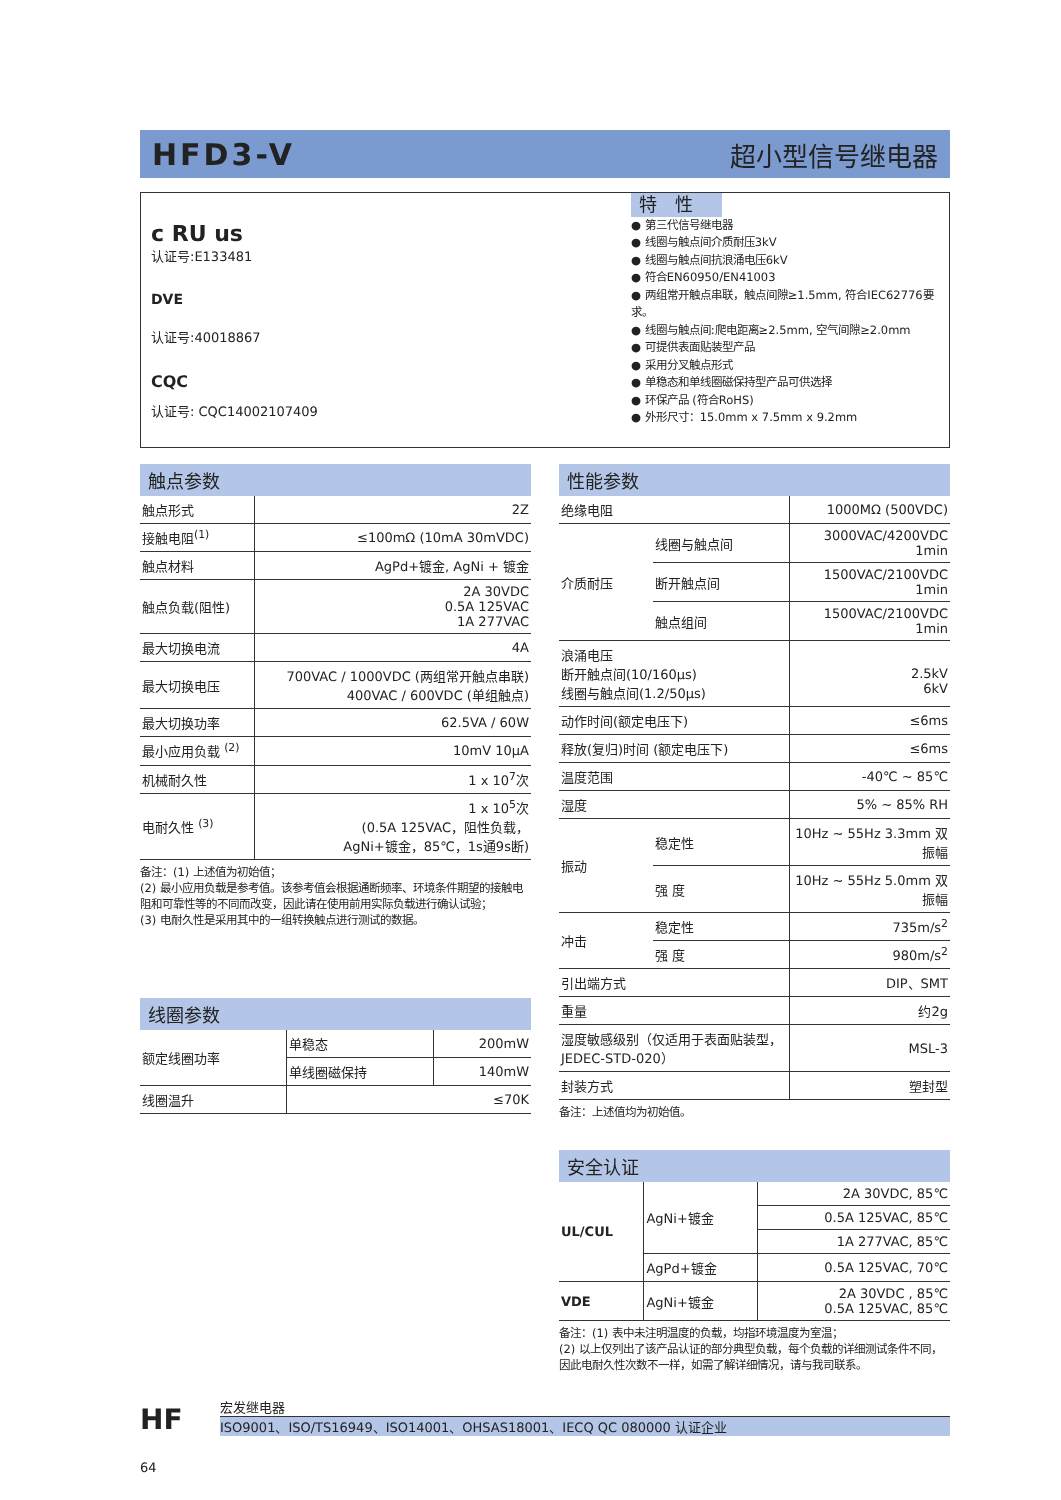HFD3-V 超小型信号继电器
c RU us
认证号:E133481
DVE
认证号:40018867
CQC
认证号: CQC14002107409
特　性
● 第三代信号继电器
● 线圈与触点间介质耐压3kV
● 线圈与触点间抗浪涌电压6kV
● 符合EN60950/EN41003
● 两组常开触点串联，触点间隙≥1.5mm, 符合IEC62776要求。
● 线圈与触点间:爬电距离≥2.5mm, 空气间隙≥2.0mm
● 可提供表面贴装型产品
● 采用分叉触点形式
● 单稳态和单线圈磁保持型产品可供选择
● 环保产品 (符合RoHS)
● 外形尺寸：15.0mm x 7.5mm x 9.2mm
触点参数
| 触点形式 | 2Z |
| 接触电阻<sup>(1)</sup> | ≤100mΩ (10mA 30mVDC) |
| 触点材料 | AgPd+镀金, AgNi + 镀金 |
| 触点负载(阻性) | 2A 30VDC 0.5A 125VAC 1A 277VAC |
| 最大切换电流 | 4A |
| 最大切换电压 | 700VAC / 1000VDC (两组常开触点串联) 400VAC / 600VDC (单组触点) |
| 最大切换功率 | 62.5VA / 60W |
| 最小应用负载 <sup>(2)</sup> | 10mV 10μA |
| 机械耐久性 | 1 x 10<sup>7</sup>次 |
| 电耐久性 <sup>(3)</sup> | 1 x 10<sup>5</sup>次 (0.5A 125VAC，阻性负载， AgNi+镀金，85℃，1s通9s断) |
备注：(1) 上述值为初始值；
(2) 最小应用负载是参考值。该参考值会根据通断频率、环境条件期望的接触电阻和可靠性等的不同而改变，因此请在使用前用实际负载进行确认试验；
(3) 电耐久性是采用其中的一组转换触点进行测试的数据。
线圈参数
| 额定线圈功率 | 单稳态 | 200mW |
| | 单线圈磁保持 | 140mW |
| 线圈温升 | ≤70K | |
性能参数
| 绝缘电阻 | | 1000MΩ (500VDC) |
| 介质耐压 | 线圈与触点间 | 3000VAC/4200VDC 1min |
| | 断开触点间 | 1500VAC/2100VDC 1min |
| | 触点组间 | 1500VAC/2100VDC 1min |
| 浪涌电压 断开触点间(10/160μs) 线圈与触点间(1.2/50μs) | | 2.5kV 6kV |
| 动作时间(额定电压下) | | ≤6ms |
| 释放(复归)时间 (额定电压下) | | ≤6ms |
| 温度范围 | | -40℃ ~ 85℃ |
| 湿度 | | 5% ~ 85% RH |
| 振动 | 稳定性 | 10Hz ~ 55Hz 3.3mm 双振幅 |
| | 强 度 | 10Hz ~ 55Hz 5.0mm 双振幅 |
| 冲击 | 稳定性 | 735m/s<sup>2</sup> |
| | 强 度 | 980m/s<sup>2</sup> |
| 引出端方式 | | DIP、SMT |
| 重量 | | 约2g |
| 湿度敏感级别（仅适用于表面贴装型，JEDEC-STD-020） | | MSL-3 |
| 封装方式 | | 塑封型 |
备注：上述值均为初始值。
安全认证
| UL/CUL | AgNi+镀金 | 2A 30VDC, 85℃ |
| | | 0.5A 125VAC, 85℃ |
| | | 1A 277VAC, 85℃ |
| | AgPd+镀金 | 0.5A 125VAC, 70℃ |
| VDE | AgNi+镀金 | 2A 30VDC , 85℃ 0.5A 125VAC, 85℃ |
备注：(1) 表中未注明温度的负载，均指环境温度为室温；
(2) 以上仅列出了该产品认证的部分典型负载，每个负载的详细测试条件不同，因此电耐久性次数不一样，如需了解详细情况，请与我司联系。
HF
宏发继电器
ISO9001、ISO/TS16949、ISO14001、OHSAS18001、IECQ QC 080000 认证企业
64